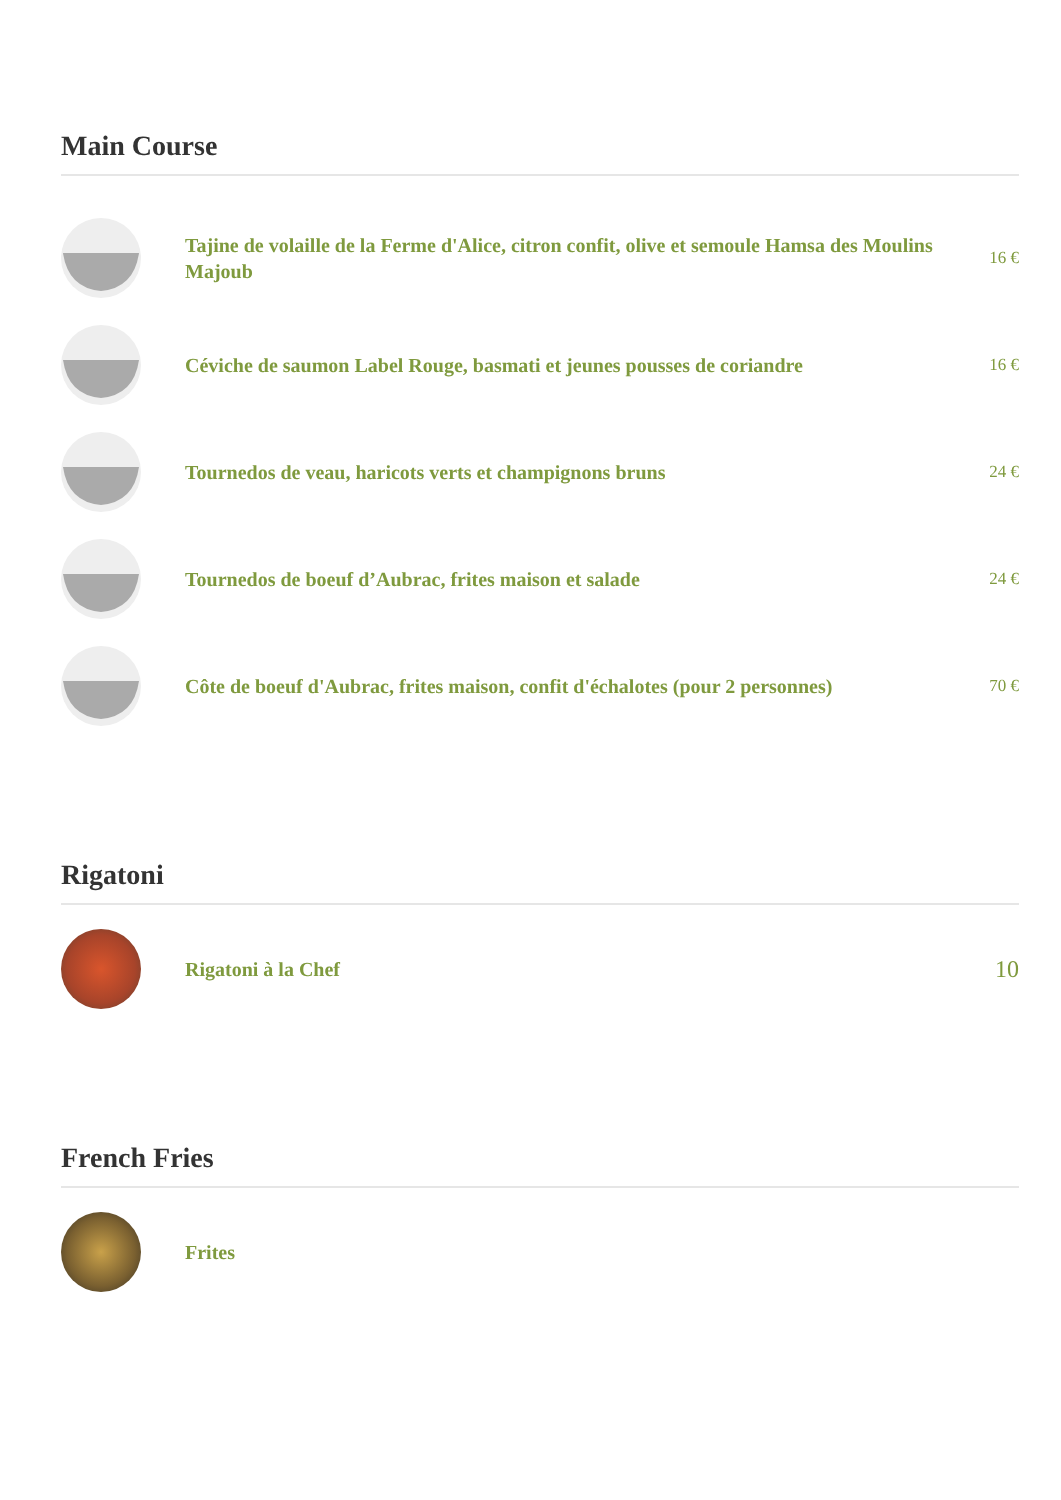Main Course
Tajine de volaille de la Ferme d'Alice, citron confit, olive et semoule Hamsa des Moulins Majoub
16 €
Céviche de saumon Label Rouge, basmati et jeunes pousses de coriandre
16 €
Tournedos de veau, haricots verts et champignons bruns
24 €
Tournedos de boeuf d’Aubrac, frites maison et salade
24 €
Côte de boeuf d'Aubrac, frites maison, confit d'échalotes (pour 2 personnes)
70 €
Rigatoni
Rigatoni à la Chef
10
French Fries
Frites